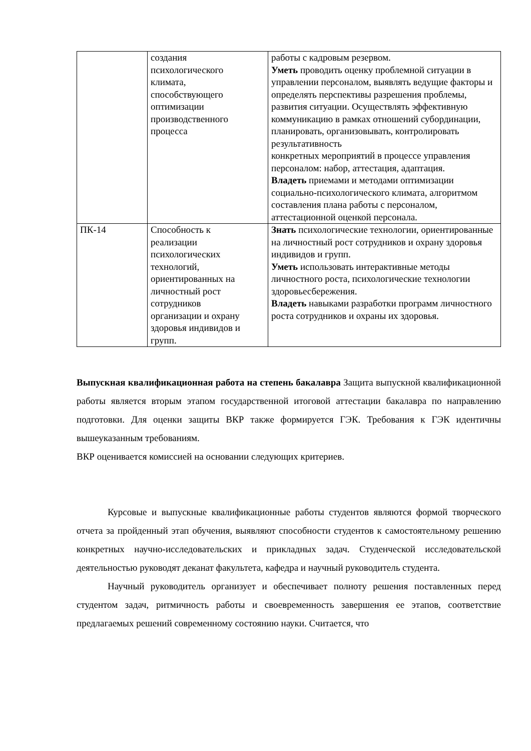| | создания психологического климата, способствующего оптимизации производственного процесса | работы с кадровым резервом. Уметь проводить оценку проблемной ситуации в управлении персоналом, выявлять ведущие факторы и определять перспективы разрешения проблемы, развития ситуации. Осуществлять эффективную коммуникацию в рамках отношений субординации, планировать, организовывать, контролировать результативность конкретных мероприятий в процессе управления персоналом: набор, аттестация, адаптация. Владеть приемами и методами оптимизации социально-психологического климата, алгоритмом составления плана работы с персоналом, аттестационной оценкой персонала. |
| ПК-14 | Способность к реализации психологических технологий, ориентированных на личностный рост сотрудников организации и охрану здоровья индивидов и групп. | Знать психологические технологии, ориентированные на личностный рост сотрудников и охрану здоровья индивидов и групп. Уметь использовать интерактивные методы личностного роста, психологические технологии здоровьесбережения. Владеть навыками разработки программ личностного роста сотрудников и охраны их здоровья. |
Выпускная квалификационная работа на степень бакалавра Защита выпускной квалификационной работы является вторым этапом государственной итоговой аттестации бакалавра по направлению подготовки. Для оценки защиты ВКР также формируется ГЭК. Требования к ГЭК идентичны вышеуказанным требованиям.
ВКР оценивается комиссией на основании следующих критериев.
Курсовые и выпускные квалификационные работы студентов являются формой творческого отчета за пройденный этап обучения, выявляют способности студентов к самостоятельному решению конкретных научно-исследовательских и прикладных задач. Студенческой исследовательской деятельностью руководят деканат факультета, кафедра и научный руководитель студента.
Научный руководитель организует и обеспечивает полноту решения поставленных перед студентом задач, ритмичность работы и своевременность завершения ее этапов, соответствие предлагаемых решений современному состоянию науки. Считается, что